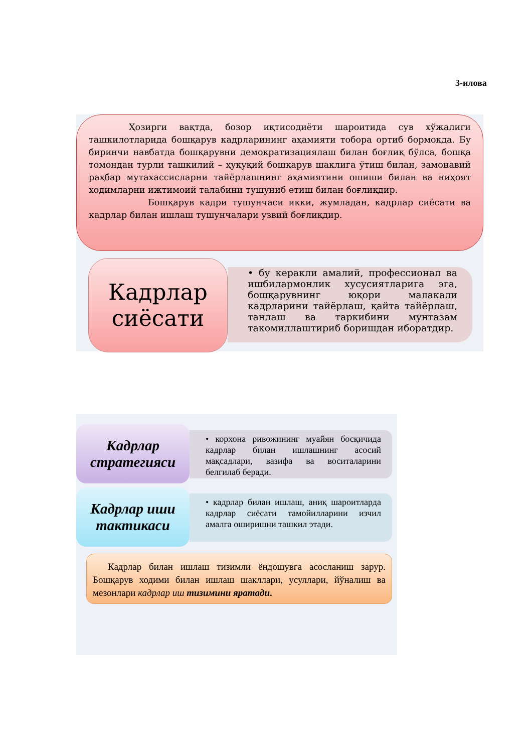3-илова
Ҳозирги вақтда, бозор иқтисодиёти шароитида сув хўжалиги ташкилотларида бошқарув кадрларининг аҳамияти тобора ортиб бормоқда. Бу биринчи навбатда бошқарувни демократизациялаш билан боғлиқ бўлса, бошқа томондан турли ташкилий – ҳуқуқий бошқарув шаклига ўтиш билан, замонавий раҳбар мутахассисларни тайёрлашнинг аҳамиятини ошиши билан ва ниҳоят ходимларни ижтимоий талабини тушуниб етиш билан боғлиқдир.
Бошқарув кадри тушунчаси икки, жумладан, кадрлар сиёсати ва кадрлар билан ишлаш тушунчалари узвий боғлиқдир.
Кадрлар сиёсати
• бу керакли амалий, профессионал ва ишбилармонлик хусусиятларига эга, бошқарувнинг юқори малакали кадрларини тайёрлаш, қайта тайёрлаш, танлаш ва таркибини мунтазам такомиллаштириб боришдан иборатдир.
Кадрлар стратегияси
• корхона ривожининг муайян босқичида кадрлар билан ишлашнинг асосий мақсадлари, вазифа ва воситаларини белгилаб беради.
Кадрлар иши тактикаси
• кадрлар билан ишлаш, аниқ шароитларда кадрлар сиёсати тамойилларини изчил амалга оширишни ташкил этади.
Кадрлар билан ишлаш тизимли ёндошувга асосланиш зарур. Бошқарув ходими билан ишлаш шакллари, усуллари, йўналиш ва мезонлари кадрлар иш тизимини яратади.